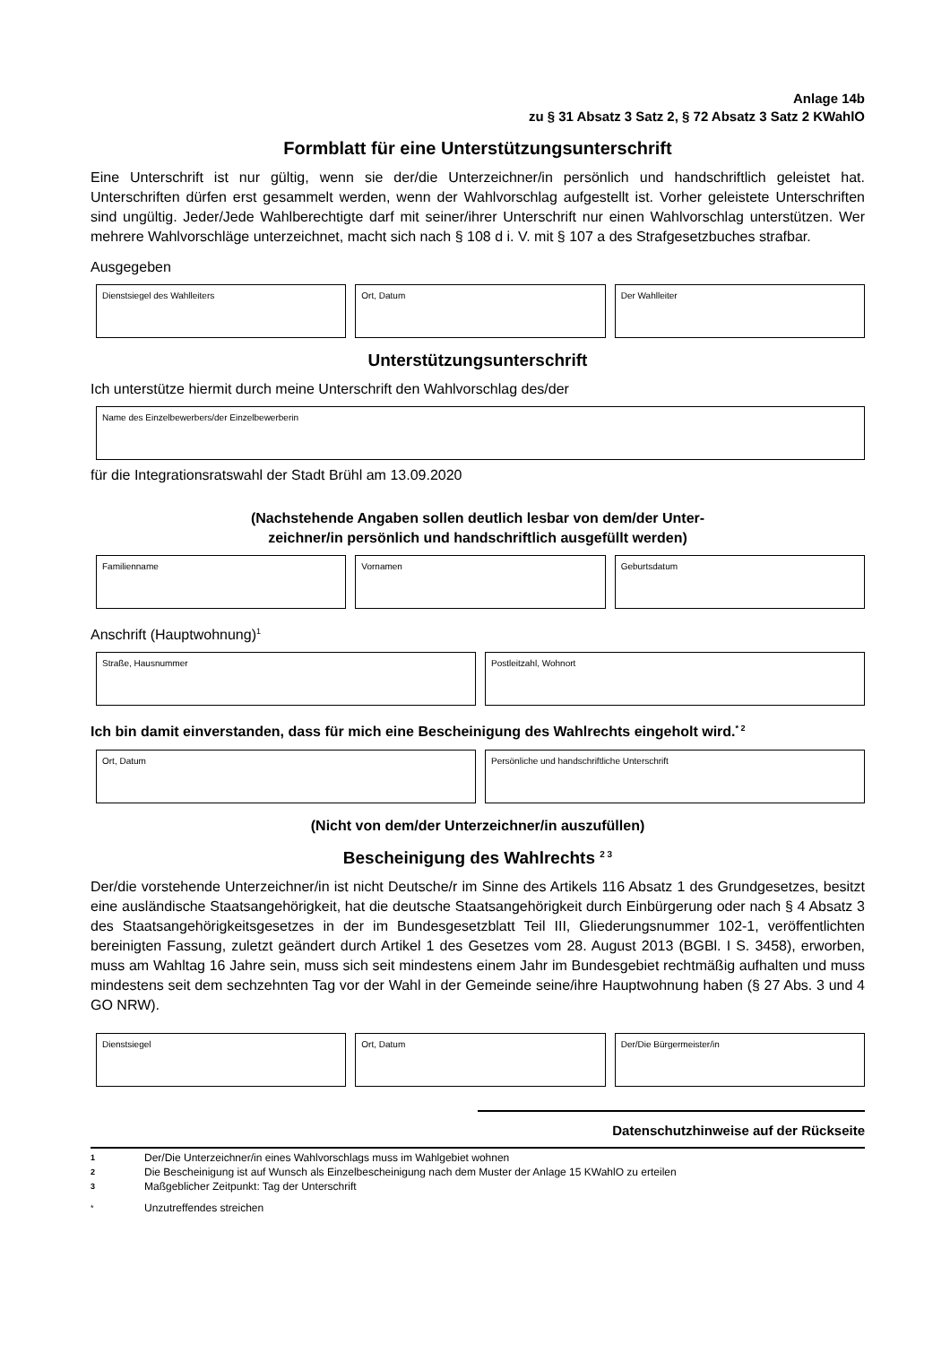Anlage 14b
zu § 31 Absatz 3 Satz 2, § 72 Absatz 3 Satz 2 KWahlO
Formblatt für eine Unterstützungsunterschrift
Eine Unterschrift ist nur gültig, wenn sie der/die Unterzeichner/in persönlich und handschriftlich geleistet hat. Unterschriften dürfen erst gesammelt werden, wenn der Wahlvorschlag aufgestellt ist. Vorher geleistete Unterschriften sind ungültig. Jeder/Jede Wahlberechtigte darf mit seiner/ihrer Unterschrift nur einen Wahlvorschlag unterstützen. Wer mehrere Wahlvorschläge unterzeichnet, macht sich nach § 108 d i. V. mit § 107 a des Strafgesetzbuches strafbar.
Ausgegeben
Dienstsiegel des Wahlleiters Ort, Datum Der Wahlleiter
Unterstützungsunterschrift
Ich unterstütze hiermit durch meine Unterschrift den Wahlvorschlag des/der
Name des Einzelbewerbers/der Einzelbewerberin
für die Integrationsratswahl der Stadt Brühl am 13.09.2020
(Nachstehende Angaben sollen deutlich lesbar von dem/der Unter-
zeichner/in persönlich und handschriftlich ausgefüllt werden)
Familienname Vornamen Geburtsdatum
Anschrift (Hauptwohnung)<sup>1</sup>
Straße, Hausnummer Postleitzahl, Wohnort
Ich bin damit einverstanden, dass für mich eine Bescheinigung des Wahlrechts eingeholt wird.<sup>* 2</sup>
Ort, Datum Persönliche und handschriftliche Unterschrift
(Nicht von dem/der Unterzeichner/in auszufüllen)
Bescheinigung des Wahlrechts <sup>2 3</sup>
Der/die vorstehende Unterzeichner/in ist nicht Deutsche/r im Sinne des Artikels 116 Absatz 1 des Grundgesetzes, besitzt eine ausländische Staatsangehörigkeit, hat die deutsche Staatsangehörigkeit durch Einbürgerung oder nach § 4 Absatz 3 des Staatsangehörigkeitsgesetzes in der im Bundesgesetzblatt Teil III, Gliederungsnummer 102-1, veröffentlichten bereinigten Fassung, zuletzt geändert durch Artikel 1 des Gesetzes vom 28. August 2013 (BGBl. I S. 3458), erworben, muss am Wahltag 16 Jahre sein, muss sich seit mindestens einem Jahr im Bundesgebiet rechtmäßig aufhalten und muss mindestens seit dem sechzehnten Tag vor der Wahl in der Gemeinde seine/ihre Hauptwohnung haben (§ 27 Abs. 3 und 4 GO NRW).
Dienstsiegel Ort, Datum Der/Die Bürgermeister/in
Datenschutzhinweise auf der Rückseite
1 Der/Die Unterzeichner/in eines Wahlvorschlags muss im Wahlgebiet wohnen
2 Die Bescheinigung ist auf Wunsch als Einzelbescheinigung nach dem Muster der Anlage 15 KWahlO zu erteilen
3 Maßgeblicher Zeitpunkt: Tag der Unterschrift
* Unzutreffendes streichen